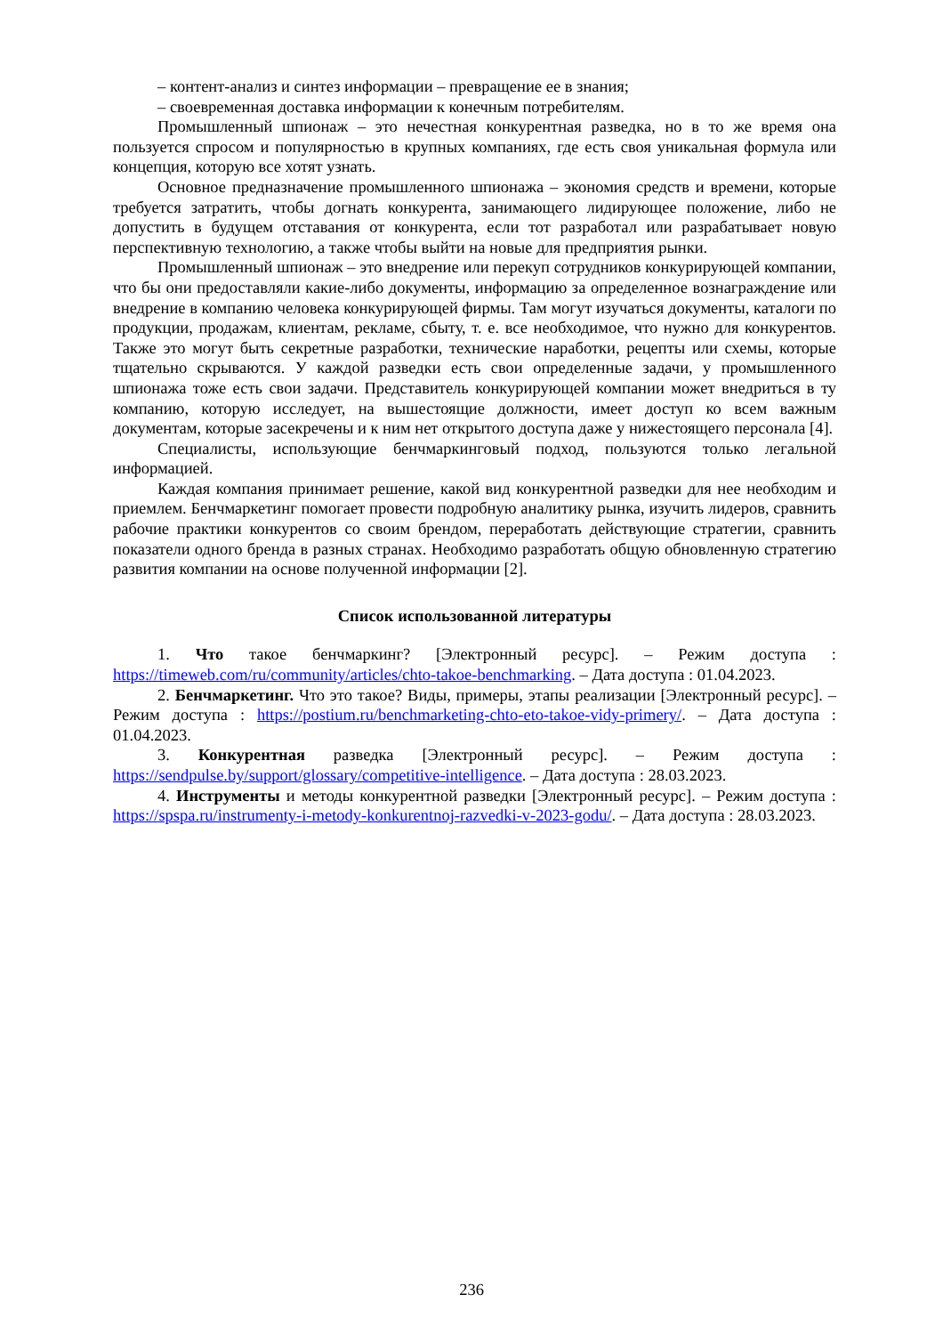– контент-анализ и синтез информации – превращение ее в знания;
– своевременная доставка информации к конечным потребителям.
Промышленный шпионаж – это нечестная конкурентная разведка, но в то же время она пользуется спросом и популярностью в крупных компаниях, где есть своя уникальная формула или концепция, которую все хотят узнать.
Основное предназначение промышленного шпионажа – экономия средств и времени, которые требуется затратить, чтобы догнать конкурента, занимающего лидирующее положение, либо не допустить в будущем отставания от конкурента, если тот разработал или разрабатывает новую перспективную технологию, а также чтобы выйти на новые для предприятия рынки.
Промышленный шпионаж – это внедрение или перекуп сотрудников конкурирующей компании, что бы они предоставляли какие-либо документы, информацию за определенное вознаграждение или внедрение в компанию человека конкурирующей фирмы. Там могут изучаться документы, каталоги по продукции, продажам, клиентам, рекламе, сбыту, т. е. все необходимое, что нужно для конкурентов. Также это могут быть секретные разработки, технические наработки, рецепты или схемы, которые тщательно скрываются. У каждой разведки есть свои определенные задачи, у промышленного шпионажа тоже есть свои задачи. Представитель конкурирующей компании может внедриться в ту компанию, которую исследует, на вышестоящие должности, имеет доступ ко всем важным документам, которые засекречены и к ним нет открытого доступа даже у нижестоящего персонала [4].
Специалисты, использующие бенчмаркинговый подход, пользуются только легальной информацией.
Каждая компания принимает решение, какой вид конкурентной разведки для нее необходим и приемлем. Бенчмаркетинг помогает провести подробную аналитику рынка, изучить лидеров, сравнить рабочие практики конкурентов со своим брендом, переработать действующие стратегии, сравнить показатели одного бренда в разных странах. Необходимо разработать общую обновленную стратегию развития компании на основе полученной информации [2].
Список использованной литературы
1. Что такое бенчмаркинг? [Электронный ресурс]. – Режим доступа : https://timeweb.com/ru/community/articles/chto-takoe-benchmarking. – Дата доступа : 01.04.2023.
2. Бенчмаркетинг. Что это такое? Виды, примеры, этапы реализации [Электронный ресурс]. – Режим доступа : https://postium.ru/benchmarketing-chto-eto-takoe-vidy-primery/. – Дата доступа : 01.04.2023.
3. Конкурентная разведка [Электронный ресурс]. – Режим доступа : https://sendpulse.by/support/glossary/competitive-intelligence. – Дата доступа : 28.03.2023.
4. Инструменты и методы конкурентной разведки [Электронный ресурс]. – Режим доступа : https://spspa.ru/instrumenty-i-metody-konkurentnoj-razvedki-v-2023-godu/. – Дата доступа : 28.03.2023.
236